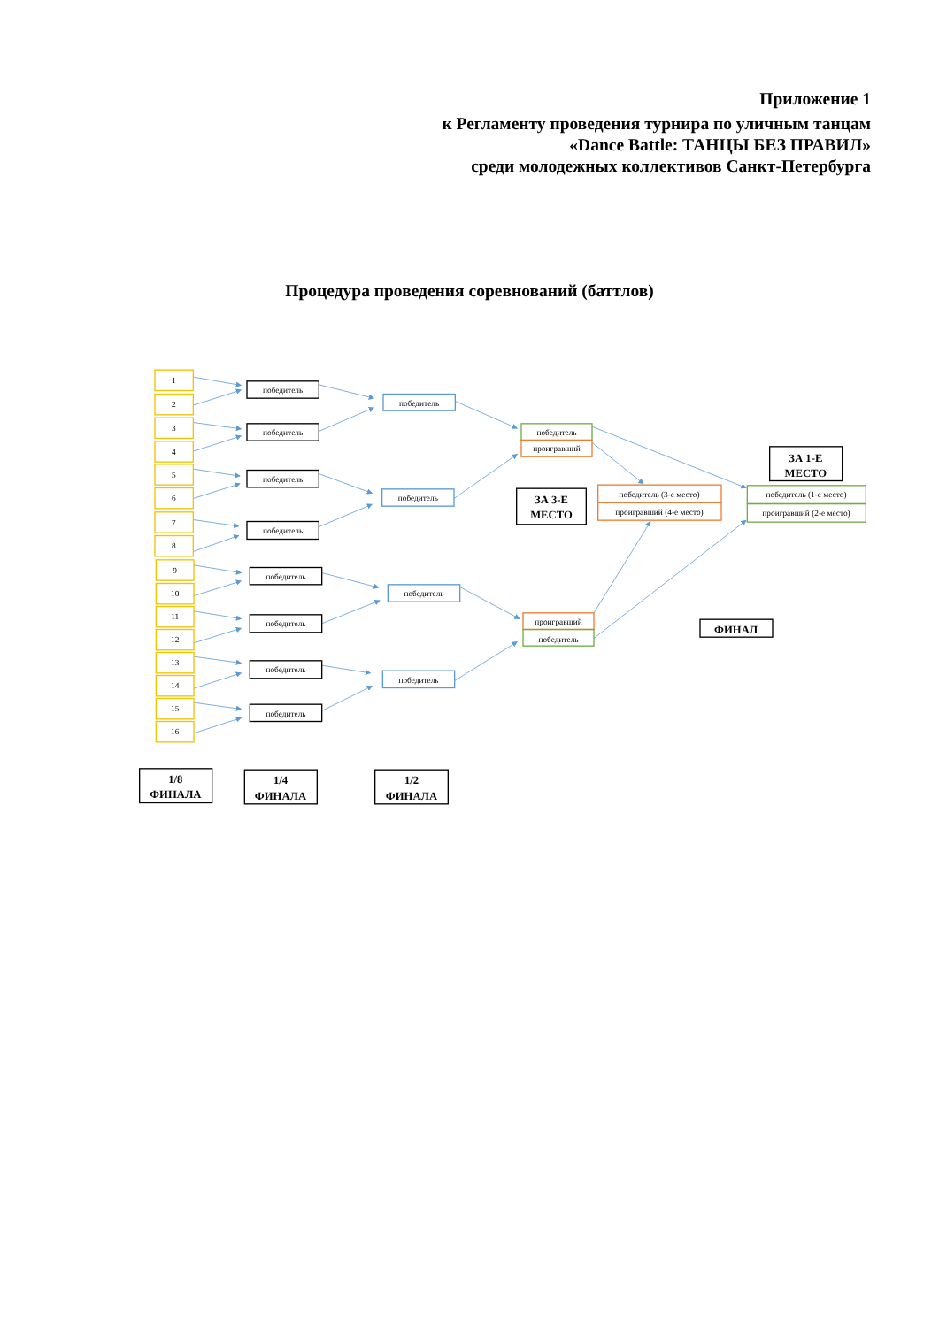Приложение 1
к Регламенту проведения турнира по уличным танцам
«Dance Battle: ТАНЦЫ БЕЗ ПРАВИЛ»
среди молодежных коллективов Санкт-Петербурга
Процедура проведения соревнований (баттлов)
1
2
3
4
5
6
7
8
9
10
11
12
13
14
15
16
победитель
победитель
победитель
победитель
победитель
победитель
победитель
победитель
победитель
победитель
победитель
победитель
победитель
проигравший
проигравший
победитель
победитель (3-е место)
проигравший (4-е место)
победитель (1-е место)
проигравший (2-е место)
ЗА 1-Е
МЕСТО
ЗА 3-Е
МЕСТО
ФИНАЛ
1/8
ФИНАЛА
1/4
ФИНАЛА
1/2
ФИНАЛА